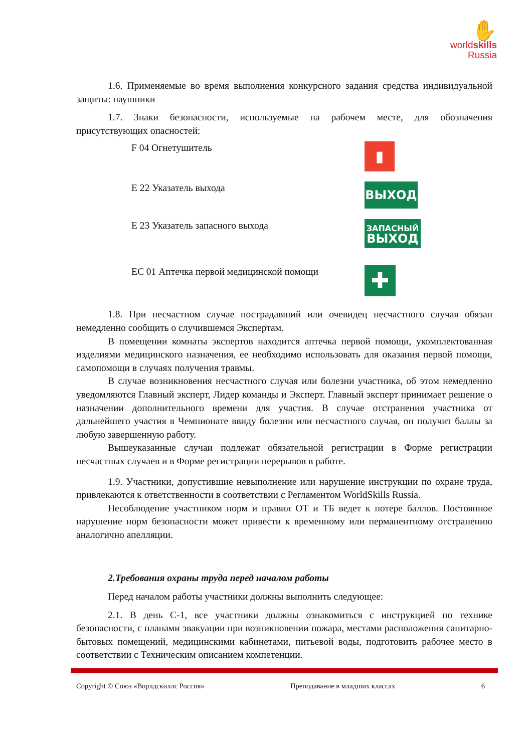✋
worldskills
Russia
1.6. Применяемые во время выполнения конкурсного задания средства индивидуальной защиты: наушники
1.7. Знаки безопасности, используемые на рабочем месте, для обозначения присутствующих опасностей:
F 04 Огнетушитель
▮
E 22 Указатель выхода
ВЫХОД
E 23 Указатель запасного выхода
ЗАПАСНЫЙ
ВЫХОД
EC 01 Аптечка первой медицинской помощи
✚
1.8. При несчастном случае пострадавший или очевидец несчастного случая обязан немедленно сообщить о случившемся Экспертам.
В помещении комнаты экспертов находится аптечка первой помощи, укомплектованная изделиями медицинского назначения, ее необходимо использовать для оказания первой помощи, самопомощи в случаях получения травмы.
В случае возникновения несчастного случая или болезни участника, об этом немедленно уведомляются Главный эксперт, Лидер команды и Эксперт. Главный эксперт принимает решение о назначении дополнительного времени для участия. В случае отстранения участника от дальнейшего участия в Чемпионате ввиду болезни или несчастного случая, он получит баллы за любую завершенную работу.
Вышеуказанные случаи подлежат обязательной регистрации в Форме регистрации несчастных случаев и в Форме регистрации перерывов в работе.
1.9. Участники, допустившие невыполнение или нарушение инструкции по охране труда, привлекаются к ответственности в соответствии с Регламентом WorldSkills Russia.
Несоблюдение участником норм и правил ОТ и ТБ ведет к потере баллов. Постоянное нарушение норм безопасности может привести к временному или перманентному отстранению аналогично апелляции.
2.Требования охраны труда перед началом работы
Перед началом работы участники должны выполнить следующее:
2.1. В день С-1, все участники должны ознакомиться с инструкцией по технике безопасности, с планами эвакуации при возникновении пожара, местами расположения санитарно-бытовых помещений, медицинскими кабинетами, питьевой воды, подготовить рабочее место в соответствии с Техническим описанием компетенции.
Copyright © Союз «Ворлдскиллс Россия» Преподавание в младших классах 6